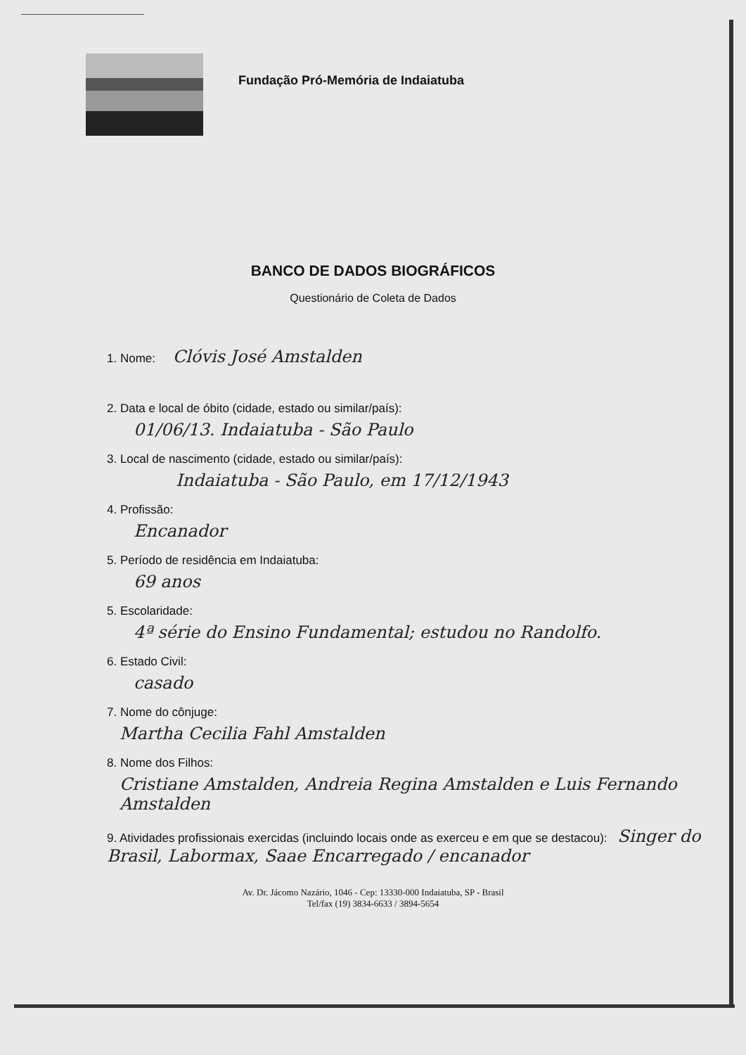Fundação Pró-Memória de Indaiatuba
BANCO DE DADOS BIOGRÁFICOS
Questionário de Coleta de Dados
1. Nome: Clóvis José Amstalden
2. Data e local de óbito (cidade, estado ou similar/país):
01/06/13. Indaiatuba - São Paulo
3. Local de nascimento (cidade, estado ou similar/país):
Indaiatuba - São Paulo, em 17/12/1943
4. Profissão:
Encanador
5. Período de residência em Indaiatuba:
69 anos
5. Escolaridade:
4ª série do Ensino Fundamental; estudou no Randolfo.
6. Estado Civil:
casado
7. Nome do cônjuge:
Martha Cecilia Fahl Amstalden
8. Nome dos Filhos:
Cristiane Amstalden, Andreia Regina Amstalden e Luis Fernando Amstalden
9. Atividades profissionais exercidas (incluindo locais onde as exerceu e em que se destacou): Singer do Brasil, Labormax, Saae Encarregado / encanador
Av. Dr. Jácomo Nazário, 1046 - Cep: 13330-000 Indaiatuba, SP - Brasil
Tel/fax (19) 3834-6633 / 3894-5654